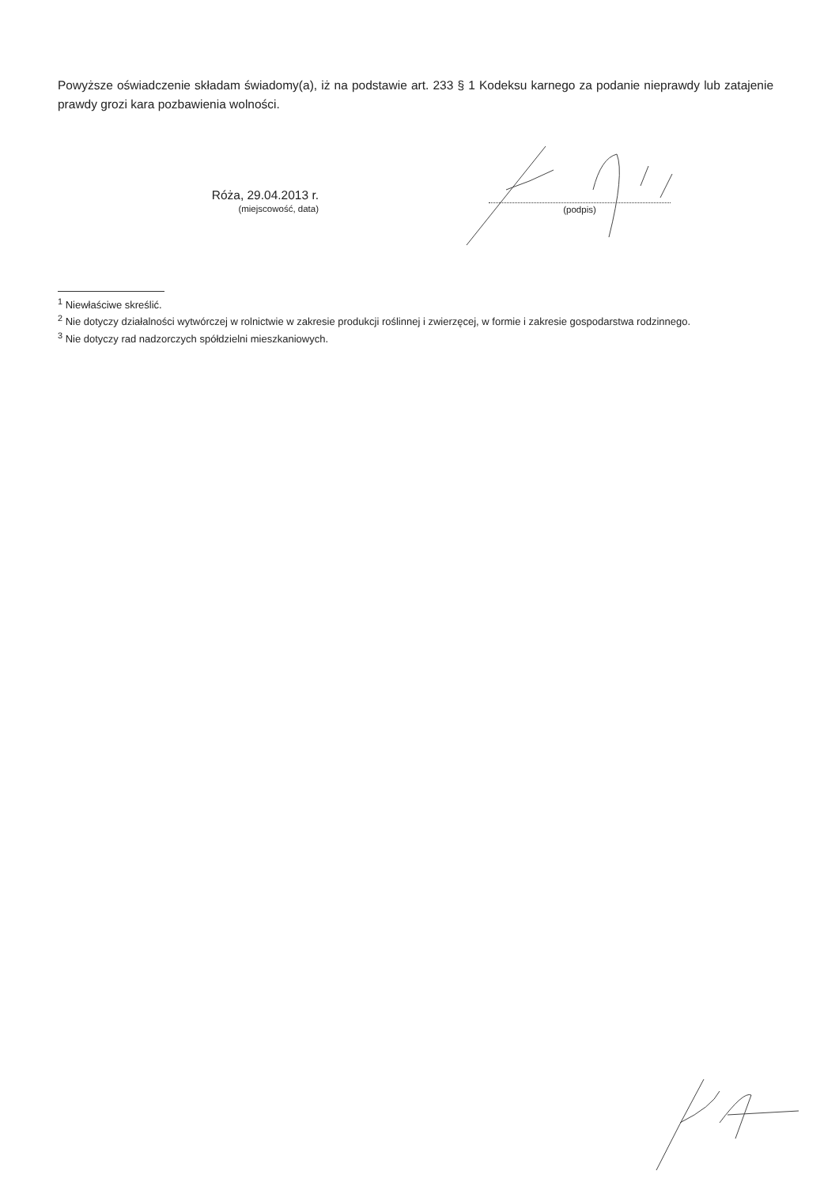Powyższe oświadczenie składam świadomy(a), iż na podstawie art. 233 § 1 Kodeksu karnego za podanie nieprawdy lub zatajenie prawdy grozi kara pozbawienia wolności.
Róża, 29.04.2013 r.
(miejscowość, data)
(podpis)
<sup>1</sup> Niewłaściwe skreślić.
<sup>2</sup> Nie dotyczy działalności wytwórczej w rolnictwie w zakresie produkcji roślinnej i zwierzęcej, w formie i zakresie gospodarstwa rodzinnego.
<sup>3</sup> Nie dotyczy rad nadzorczych spółdzielni mieszkaniowych.